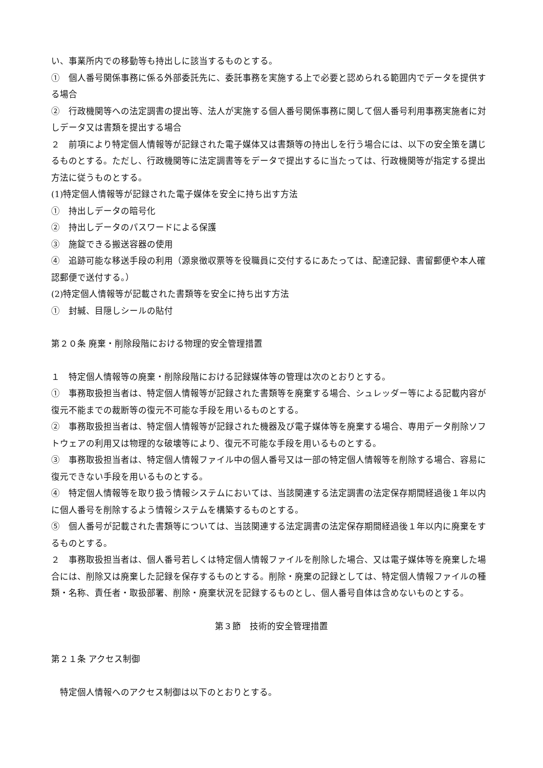い、事業所内での移動等も持出しに該当するものとする。
①　個人番号関係事務に係る外部委託先に、委託事務を実施する上で必要と認められる範囲内でデータを提供する場合
②　行政機関等への法定調書の提出等、法人が実施する個人番号関係事務に関して個人番号利用事務実施者に対しデータ又は書類を提出する場合
２　前項により特定個人情報等が記録された電子媒体又は書類等の持出しを行う場合には、以下の安全策を講じるものとする。ただし、行政機関等に法定調書等をデータで提出するに当たっては、行政機関等が指定する提出方法に従うものとする。
(1)特定個人情報等が記録された電子媒体を安全に持ち出す方法
①　持出しデータの暗号化
②　持出しデータのパスワードによる保護
③　施錠できる搬送容器の使用
④　追跡可能な移送手段の利用（源泉徴収票等を役職員に交付するにあたっては、配達記録、書留郵便や本人確認郵便で送付する。）
(2)特定個人情報等が記載された書類等を安全に持ち出す方法
①　封緘、目隠しシールの貼付
第２０条 廃棄・削除段階における物理的安全管理措置
１　特定個人情報等の廃棄・削除段階における記録媒体等の管理は次のとおりとする。
①　事務取扱担当者は、特定個人情報等が記録された書類等を廃棄する場合、シュレッダー等による記載内容が復元不能までの裁断等の復元不可能な手段を用いるものとする。
②　事務取扱担当者は、特定個人情報等が記録された機器及び電子媒体等を廃棄する場合、専用データ削除ソフトウェアの利用又は物理的な破壊等により、復元不可能な手段を用いるものとする。
③　事務取扱担当者は、特定個人情報ファイル中の個人番号又は一部の特定個人情報等を削除する場合、容易に復元できない手段を用いるものとする。
④　特定個人情報等を取り扱う情報システムにおいては、当該関連する法定調書の法定保存期間経過後１年以内に個人番号を削除するよう情報システムを構築するものとする。
⑤　個人番号が記載された書類等については、当該関連する法定調書の法定保存期間経過後１年以内に廃棄をするものとする。
２　事務取扱担当者は、個人番号若しくは特定個人情報ファイルを削除した場合、又は電子媒体等を廃棄した場合には、削除又は廃棄した記録を保存するものとする。削除・廃棄の記録としては、特定個人情報ファイルの種類・名称、責任者・取扱部署、削除・廃棄状況を記録するものとし、個人番号自体は含めないものとする。
第３節　技術的安全管理措置
第２１条 アクセス制御
　特定個人情報へのアクセス制御は以下のとおりとする。